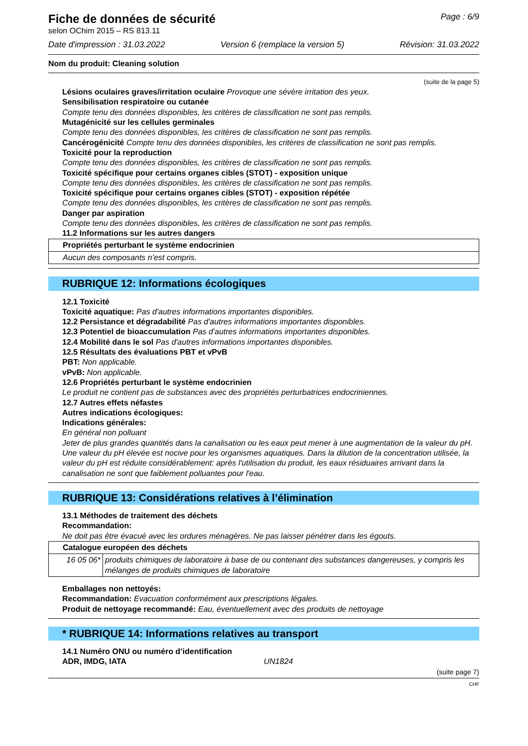Fiche de données de sécurité
selon OChim 2015 – RS 813.11
Page : 6/9
Date d'impression : 31.03.2022 Version 6 (remplace la version 5) Révision: 31.03.2022
Nom du produit: Cleaning solution
(suite de la page 5)
Lésions oculaires graves/irritation oculaire Provoque une sévère irritation des yeux.
Sensibilisation respiratoire ou cutanée
Compte tenu des données disponibles, les critères de classification ne sont pas remplis.
Mutagénicité sur les cellules germinales
Compte tenu des données disponibles, les critères de classification ne sont pas remplis.
Cancérogénicité Compte tenu des données disponibles, les critères de classification ne sont pas remplis.
Toxicité pour la reproduction
Compte tenu des données disponibles, les critères de classification ne sont pas remplis.
Toxicité spécifique pour certains organes cibles (STOT) - exposition unique
Compte tenu des données disponibles, les critères de classification ne sont pas remplis.
Toxicité spécifique pour certains organes cibles (STOT) - exposition répétée
Compte tenu des données disponibles, les critères de classification ne sont pas remplis.
Danger par aspiration
Compte tenu des données disponibles, les critères de classification ne sont pas remplis.
11.2 Informations sur les autres dangers
| Propriétés perturbant le système endocrinien |
| Aucun des composants n’est compris. |
RUBRIQUE 12: Informations écologiques
12.1 Toxicité
Toxicité aquatique: Pas d'autres informations importantes disponibles.
12.2 Persistance et dégradabilité Pas d'autres informations importantes disponibles.
12.3 Potentiel de bioaccumulation Pas d'autres informations importantes disponibles.
12.4 Mobilité dans le sol Pas d'autres informations importantes disponibles.
12.5 Résultats des évaluations PBT et vPvB
PBT: Non applicable.
vPvB: Non applicable.
12.6 Propriétés perturbant le système endocrinien
Le produit ne contient pas de substances avec des propriétés perturbatrices endocriniennes.
12.7 Autres effets néfastes
Autres indications écologiques:
Indications générales:
En général non polluant
Jeter de plus grandes quantités dans la canalisation ou les eaux peut mener à une augmentation de la valeur du pH. Une valeur du pH élevée est nocive pour les organismes aquatiques. Dans la dilution de la concentration utilisée, la valeur du pH est réduite considérablement: après l'utilisation du produit, les eaux résiduaires arrivant dans la canalisation ne sont que faiblement polluantes pour l'eau.
RUBRIQUE 13: Considérations relatives à l’élimination
13.1 Méthodes de traitement des déchets
Recommandation:
Ne doit pas être évacué avec les ordures ménagères. Ne pas laisser pénétrer dans les égouts.
| Catalogue européen des déchets | |
| 16 05 06* | produits chimiques de laboratoire à base de ou contenant des substances dangereuses, y compris les mélanges de produits chimiques de laboratoire |
Emballages non nettoyés:
Recommandation: Evacuation conformément aux prescriptions légales.
Produit de nettoyage recommandé: Eau, éventuellement avec des produits de nettoyage
* RUBRIQUE 14: Informations relatives au transport
14.1 Numéro ONU ou numéro d’identification
ADR, IMDG, IATA UN1824
(suite page 7)
CHF